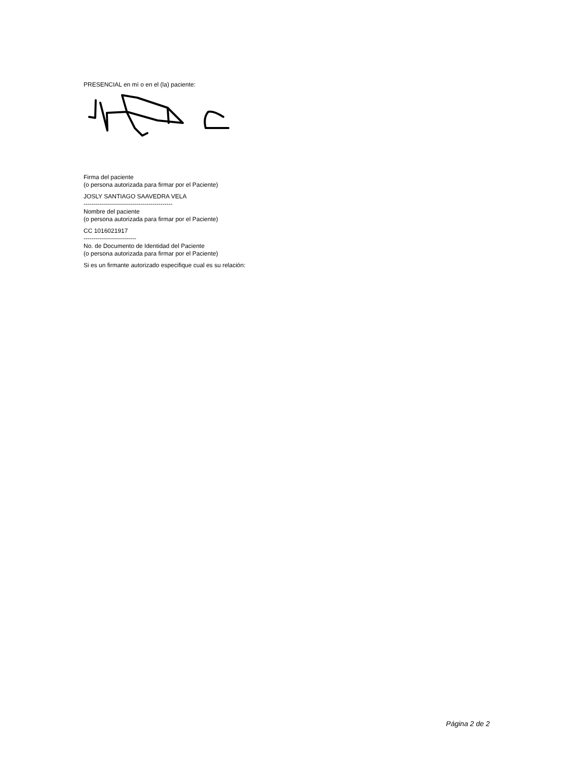PRESENCIAL en mí o en el (la) paciente:
Firma del paciente
(o persona autorizada para firmar por el Paciente)
JOSLY SANTIAGO SAAVEDRA VELA
--------------------------------------------
Nombre del paciente
(o persona autorizada para firmar por el Paciente)
CC 1016021917
--------------------------
No. de Documento de Identidad del Paciente
(o persona autorizada para firmar por el Paciente)
Si es un firmante autorizado especifique cual es su relación:
Página 2 de 2